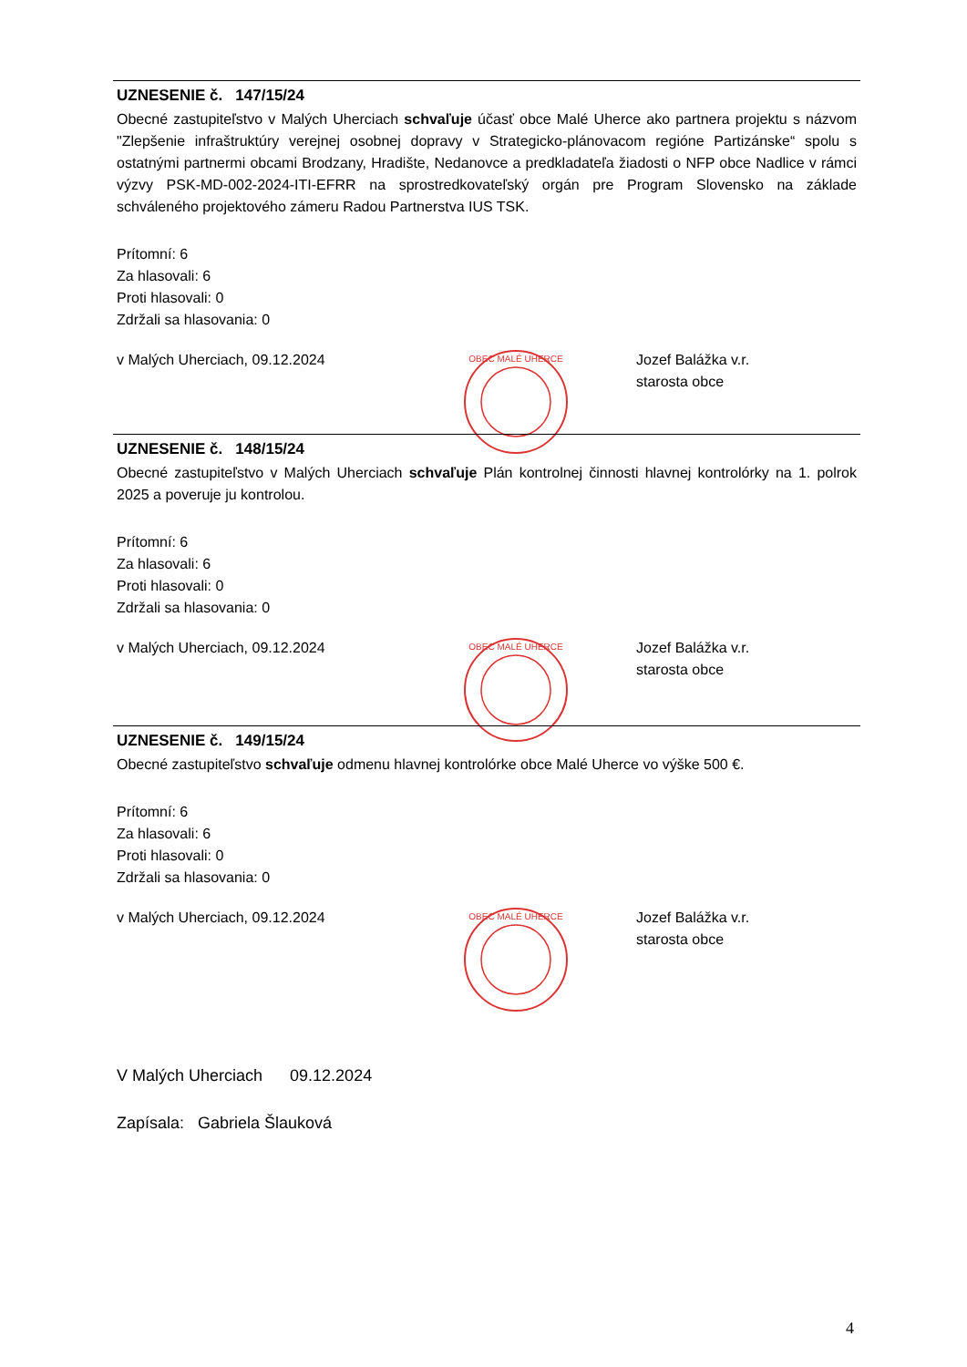UZNESENIE č. 147/15/24
Obecné zastupiteľstvo v Malých Uherciach schvaľuje účasť obce Malé Uherce ako partnera projektu s názvom "Zlepšenie infraštruktúry verejnej osobnej dopravy v Strategicko-plánovacom regióne Partizánske“ spolu s ostatnými partnermi obcami Brodzany, Hradište, Nedanovce a predkladateľa žiadosti o NFP obce Nadlice v rámci výzvy PSK-MD-002-2024-ITI-EFRR na sprostredkovateľský orgán pre Program Slovensko na základe schváleného projektového zámeru Radou Partnerstva IUS TSK.
Prítomní: 6
Za hlasovali: 6
Proti hlasovali: 0
Zdržali sa hlasovania: 0
v Malých Uherciach, 09.12.2024
OBEC MALÉ UHERCE
Jozef Balážka v.r.
starosta obce
UZNESENIE č. 148/15/24
Obecné zastupiteľstvo v Malých Uherciach schvaľuje Plán kontrolnej činnosti hlavnej kontrolórky na 1. polrok 2025 a poveruje ju kontrolou.
Prítomní: 6
Za hlasovali: 6
Proti hlasovali: 0
Zdržali sa hlasovania: 0
v Malých Uherciach, 09.12.2024
OBEC MALÉ UHERCE
Jozef Balážka v.r.
starosta obce
UZNESENIE č. 149/15/24
Obecné zastupiteľstvo schvaľuje odmenu hlavnej kontrolórke obce Malé Uherce vo výške 500 €.
Prítomní: 6
Za hlasovali: 6
Proti hlasovali: 0
Zdržali sa hlasovania: 0
v Malých Uherciach, 09.12.2024
OBEC MALÉ UHERCE
Jozef Balážka v.r.
starosta obce
V Malých Uherciach 09.12.2024
Zapísala: Gabriela Šlauková
4